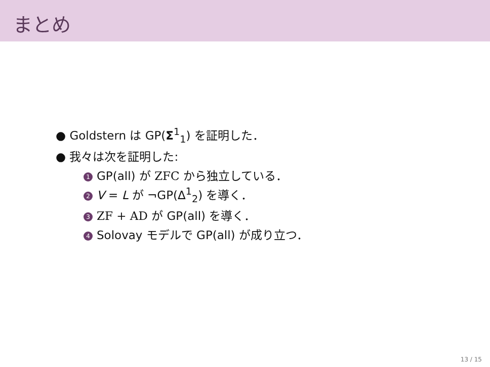まとめ
● Goldstern は GP(Σ<sup>1</sup><sub>1</sub>) を証明した．
● 我々は次を証明した:
1 GP(all) が ZFC から独立している．
2 V = L が ¬GP(Δ<sup>1</sup><sub>2</sub>) を導く．
3 ZF + AD が GP(all) を導く．
4 Solovay モデルで GP(all) が成り立つ．
13 / 15